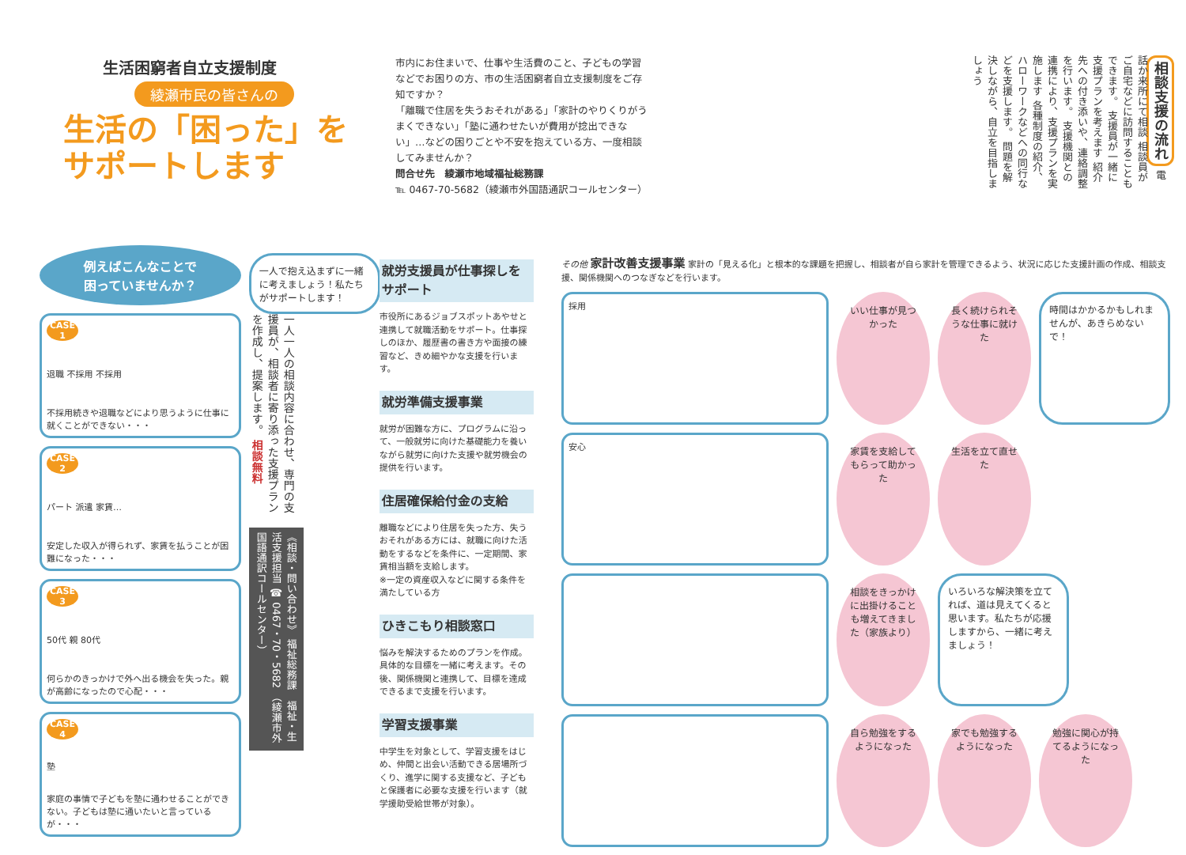生活困窮者自立支援制度
綾瀬市民の皆さんの
生活の「困った」を
サポートします
市内にお住まいで、仕事や生活費のこと、子どもの学習などでお困りの方、市の生活困窮者自立支援制度をご存知ですか？
「離職で住居を失うおそれがある」「家計のやりくりがうまくできない」「塾に通わせたいが費用が捻出できない」…などの困りごとや不安を抱えている方、一度相談してみませんか？
問合せ先　綾瀬市地域福祉総務課
℡ 0467-70-5682（綾瀬市外国語通訳コールセンター）
相談支援の流れ 電話か来所にて相談 相談員がご自宅などに訪問することもできます。 支援員が一緒に支援プランを考えます 紹介先への付き添いや、連絡調整を行います。 支援機関との連携により、支援プランを実施します 各種制度の紹介、ハローワークなどへの同行などを支援します。 問題を解決しながら、自立を目指しましょう
例えばこんなことで
困っていませんか？
CASE 1
退職 不採用 不採用
不採用続きや退職などにより思うように仕事に就くことができない・・・
CASE 2
パート 派遣 家賃…
安定した収入が得られず、家賃を払うことが困難になった・・・
CASE 3
50代 親 80代
何らかのきっかけで外へ出る機会を失った。親が高齢になったので心配・・・
CASE 4
塾
家庭の事情で子どもを塾に通わせることができない。子どもは塾に通いたいと言っているが・・・
一人で抱え込まずに一緒に考えましょう！私たちがサポートします！
一人一人の相談内容に合わせ、専門の支援員が、相談者に寄り添った支援プランを作成し、提案します。 相談無料
《相談・問い合わせ》 福祉総務課　福祉・生活支援担当 ☎ 0467・70・5682 （綾瀬市外国語通訳コールセンター）
就労支援員が仕事探しをサポート
市役所にあるジョブスポットあやせと連携して就職活動をサポート。仕事探しのほか、履歴書の書き方や面接の練習など、きめ細やかな支援を行います。
就労準備支援事業
就労が困難な方に、プログラムに沿って、一般就労に向けた基礎能力を養いながら就労に向けた支援や就労機会の提供を行います。
住居確保給付金の支給
離職などにより住居を失った方、失うおそれがある方には、就職に向けた活動をするなどを条件に、一定期間、家賃相当額を支給します。
※一定の資産収入などに関する条件を満たしている方
ひきこもり相談窓口
悩みを解決するためのプランを作成。具体的な目標を一緒に考えます。その後、関係機関と連携して、目標を達成できるまで支援を行います。
学習支援事業
中学生を対象として、学習支援をはじめ、仲間と出会い活動できる居場所づくり、進学に関する支援など、子どもと保護者に必要な支援を行います（就学援助受給世帯が対象）。
その他 家計改善支援事業 家計の「見える化」と根本的な課題を把握し、相談者が自ら家計を管理できるよう、状況に応じた支援計画の作成、相談支援、関係機関へのつなぎなどを行います。
採用
いい仕事が見つかった
長く続けられそうな仕事に就けた
時間はかかるかもしれませんが、あきらめないで！
安心
家賃を支給してもらって助かった
生活を立て直せた
相談をきっかけに出掛けることも増えてきました（家族より）
いろいろな解決策を立てれば、道は見えてくると思います。私たちが応援しますから、一緒に考えましょう！
自ら勉強をするようになった
家でも勉強するようになった
勉強に関心が持てるようになった